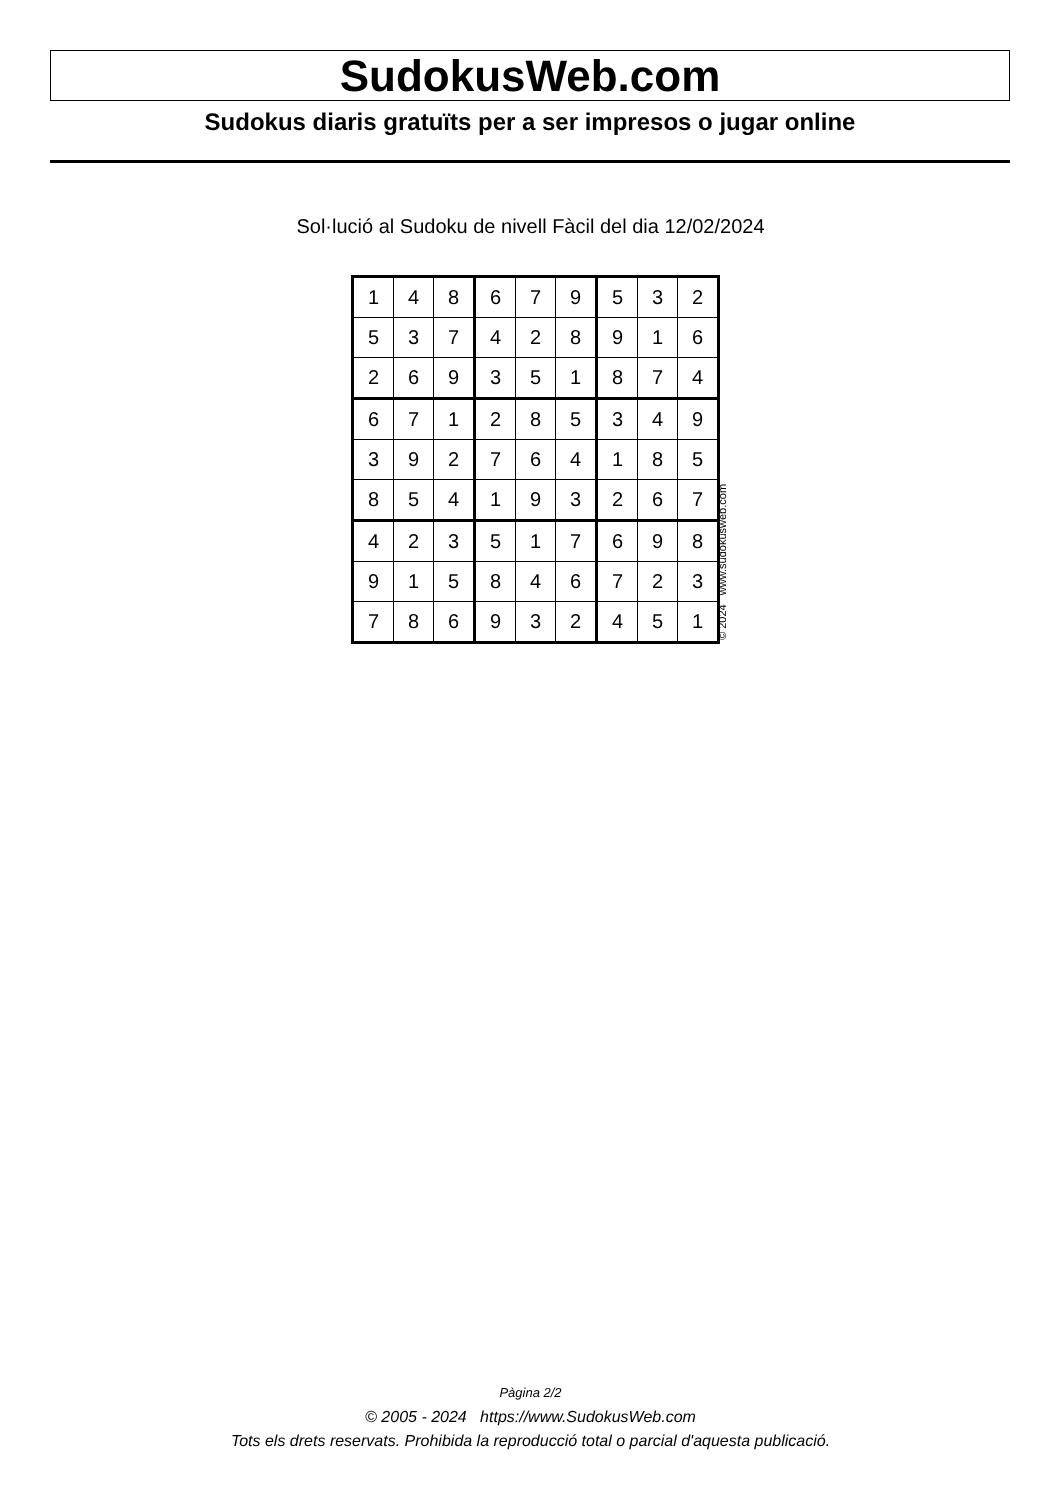SudokusWeb.com
Sudokus diaris gratuïts per a ser impresos o jugar online
Sol·lució al Sudoku de nivell Fàcil del dia 12/02/2024
| 1 | 4 | 8 | 6 | 7 | 9 | 5 | 3 | 2 |
| 5 | 3 | 7 | 4 | 2 | 8 | 9 | 1 | 6 |
| 2 | 6 | 9 | 3 | 5 | 1 | 8 | 7 | 4 |
| 6 | 7 | 1 | 2 | 8 | 5 | 3 | 4 | 9 |
| 3 | 9 | 2 | 7 | 6 | 4 | 1 | 8 | 5 |
| 8 | 5 | 4 | 1 | 9 | 3 | 2 | 6 | 7 |
| 4 | 2 | 3 | 5 | 1 | 7 | 6 | 9 | 8 |
| 9 | 1 | 5 | 8 | 4 | 6 | 7 | 2 | 3 |
| 7 | 8 | 6 | 9 | 3 | 2 | 4 | 5 | 1 |
© 2024 www.sudokusweb.com
Pàgina 2/2
© 2005 - 2024 https://www.SudokusWeb.com
Tots els drets reservats. Prohibida la reproducció total o parcial d'aquesta publicació.